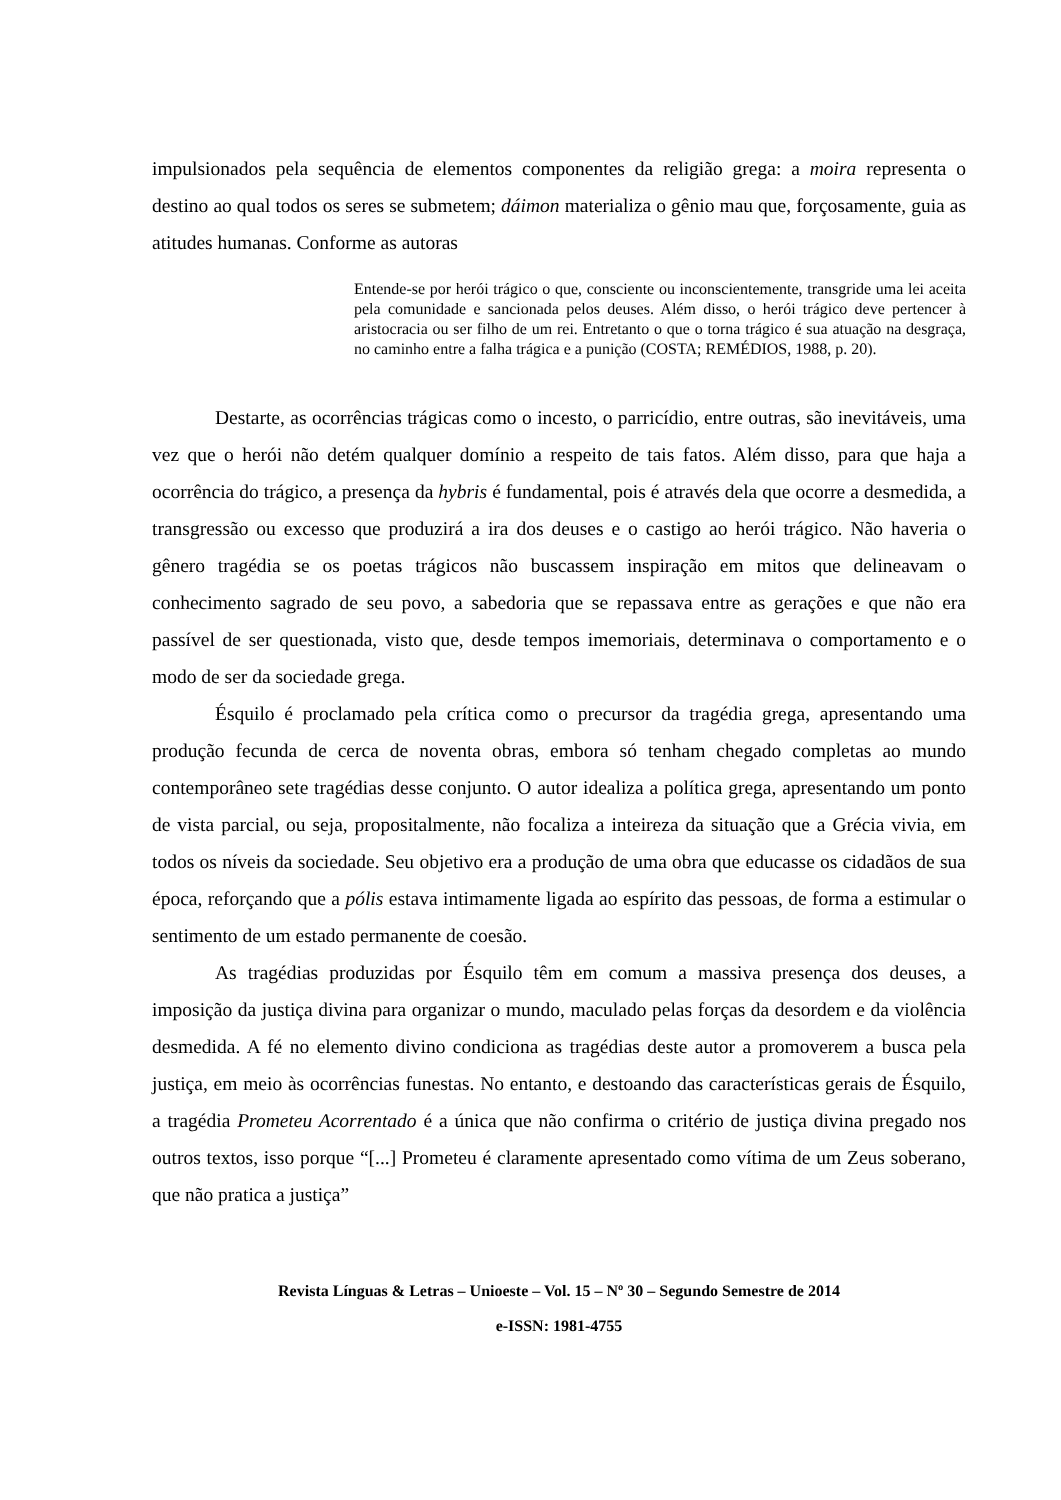impulsionados pela sequência de elementos componentes da religião grega: a moira representa o destino ao qual todos os seres se submetem; dáimon materializa o gênio mau que, forçosamente, guia as atitudes humanas. Conforme as autoras
Entende-se por herói trágico o que, consciente ou inconscientemente, transgride uma lei aceita pela comunidade e sancionada pelos deuses. Além disso, o herói trágico deve pertencer à aristocracia ou ser filho de um rei. Entretanto o que o torna trágico é sua atuação na desgraça, no caminho entre a falha trágica e a punição (COSTA; REMÉDIOS, 1988, p. 20).
Destarte, as ocorrências trágicas como o incesto, o parricídio, entre outras, são inevitáveis, uma vez que o herói não detém qualquer domínio a respeito de tais fatos. Além disso, para que haja a ocorrência do trágico, a presença da hybris é fundamental, pois é através dela que ocorre a desmedida, a transgressão ou excesso que produzirá a ira dos deuses e o castigo ao herói trágico. Não haveria o gênero tragédia se os poetas trágicos não buscassem inspiração em mitos que delineavam o conhecimento sagrado de seu povo, a sabedoria que se repassava entre as gerações e que não era passível de ser questionada, visto que, desde tempos imemoriais, determinava o comportamento e o modo de ser da sociedade grega.
Ésquilo é proclamado pela crítica como o precursor da tragédia grega, apresentando uma produção fecunda de cerca de noventa obras, embora só tenham chegado completas ao mundo contemporâneo sete tragédias desse conjunto. O autor idealiza a política grega, apresentando um ponto de vista parcial, ou seja, propositalmente, não focaliza a inteireza da situação que a Grécia vivia, em todos os níveis da sociedade. Seu objetivo era a produção de uma obra que educasse os cidadãos de sua época, reforçando que a pólis estava intimamente ligada ao espírito das pessoas, de forma a estimular o sentimento de um estado permanente de coesão.
As tragédias produzidas por Ésquilo têm em comum a massiva presença dos deuses, a imposição da justiça divina para organizar o mundo, maculado pelas forças da desordem e da violência desmedida. A fé no elemento divino condiciona as tragédias deste autor a promoverem a busca pela justiça, em meio às ocorrências funestas. No entanto, e destoando das características gerais de Ésquilo, a tragédia Prometeu Acorrentado é a única que não confirma o critério de justiça divina pregado nos outros textos, isso porque “[...] Prometeu é claramente apresentado como vítima de um Zeus soberano, que não pratica a justiça”
Revista Línguas & Letras – Unioeste – Vol. 15 – Nº 30 – Segundo Semestre de 2014
e-ISSN: 1981-4755